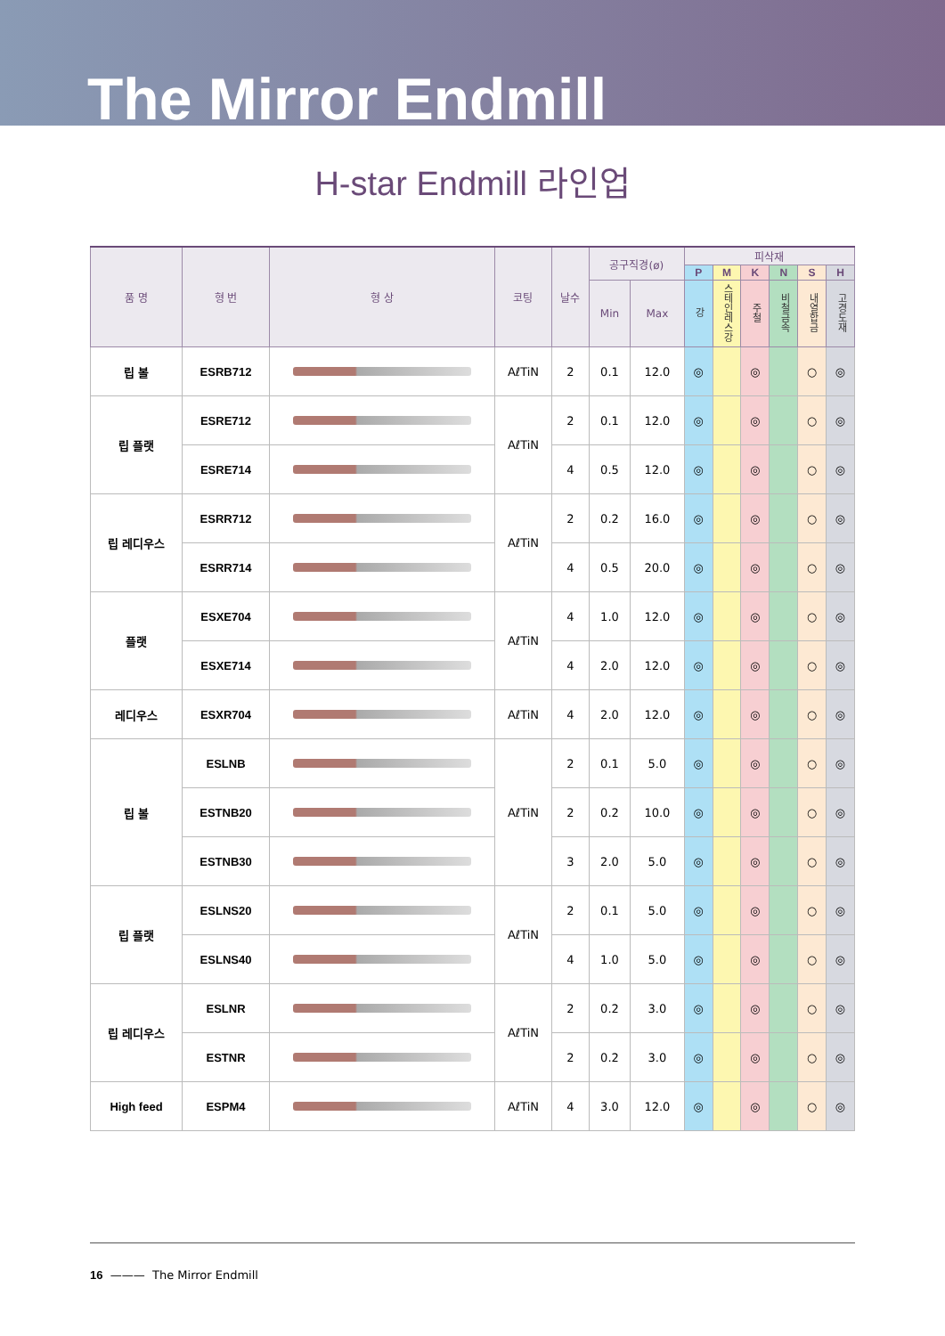The Mirror Endmill
H-star Endmill 라인업
| 품 명 | 형 번 | 형 상 | 코팅 | 날수 | 공구직경(ø) | | 피삭재 | | | | | |
| --- | --- | --- | --- | --- | --- | --- | --- | --- | --- | --- | --- | --- |
| | | | | | | | P | M | K | N | S | H |
| | | | | | Min | Max | 강 | 스테인레스강 | 주철 | 비철금속 | 내열합금 | 고경도재 |
| 립 볼 | ESRB712 | | AℓTiN | 2 | 0.1 | 12.0 | ◎ | | ◎ | | ○ | ◎ |
| 립 플랫 | ESRE712 | | AℓTiN | 2 | 0.1 | 12.0 | ◎ | | ◎ | | ○ | ◎ |
| | ESRE714 | | | 4 | 0.5 | 12.0 | ◎ | | ◎ | | ○ | ◎ |
| 립 레디우스 | ESRR712 | | AℓTiN | 2 | 0.2 | 16.0 | ◎ | | ◎ | | ○ | ◎ |
| | ESRR714 | | | 4 | 0.5 | 20.0 | ◎ | | ◎ | | ○ | ◎ |
| 플랫 | ESXE704 | | AℓTiN | 4 | 1.0 | 12.0 | ◎ | | ◎ | | ○ | ◎ |
| | ESXE714 | | | 4 | 2.0 | 12.0 | ◎ | | ◎ | | ○ | ◎ |
| 레디우스 | ESXR704 | | AℓTiN | 4 | 2.0 | 12.0 | ◎ | | ◎ | | ○ | ◎ |
| 립 볼 | ESLNB | | AℓTiN | 2 | 0.1 | 5.0 | ◎ | | ◎ | | ○ | ◎ |
| | ESTNB20 | | | 2 | 0.2 | 10.0 | ◎ | | ◎ | | ○ | ◎ |
| | ESTNB30 | | | 3 | 2.0 | 5.0 | ◎ | | ◎ | | ○ | ◎ |
| 립 플랫 | ESLNS20 | | AℓTiN | 2 | 0.1 | 5.0 | ◎ | | ◎ | | ○ | ◎ |
| | ESLNS40 | | | 4 | 1.0 | 5.0 | ◎ | | ◎ | | ○ | ◎ |
| 립 레디우스 | ESLNR | | AℓTiN | 2 | 0.2 | 3.0 | ◎ | | ◎ | | ○ | ◎ |
| | ESTNR | | | 2 | 0.2 | 3.0 | ◎ | | ◎ | | ○ | ◎ |
| High feed | ESPM4 | | AℓTiN | 4 | 3.0 | 12.0 | ◎ | | ◎ | | ○ | ◎ |
16 ——— The Mirror Endmill